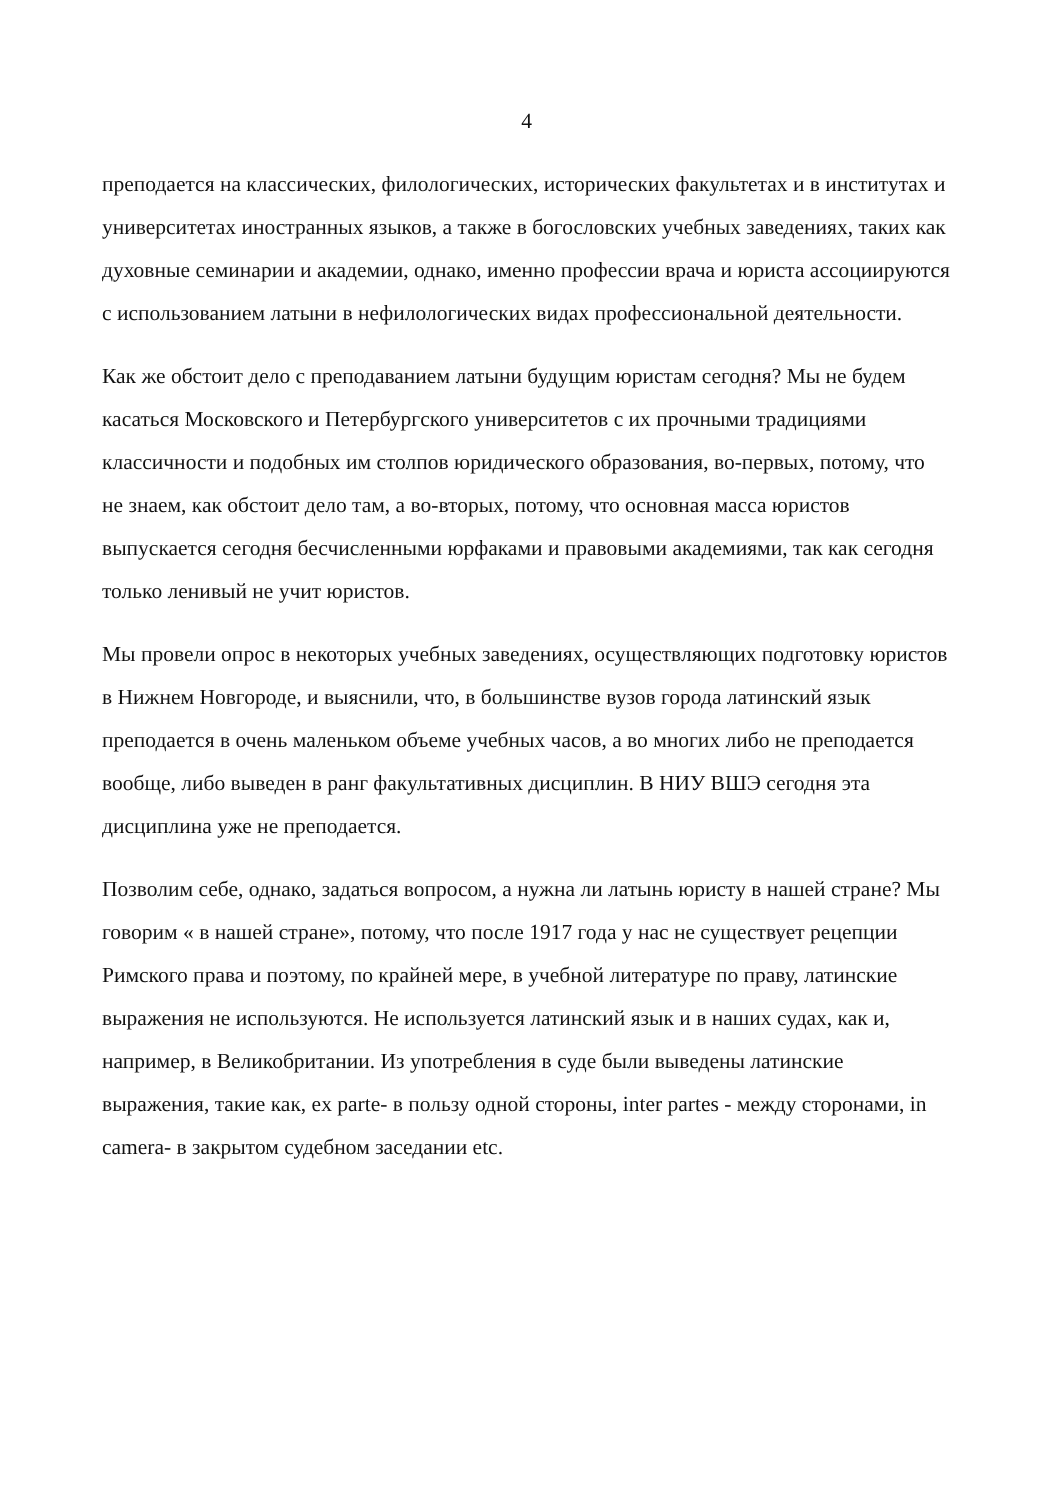4
преподается на классических, филологических, исторических факультетах и в институтах и университетах иностранных языков, а также в богословских учебных заведениях, таких как духовные семинарии и академии, однако, именно профессии врача и юриста ассоциируются с использованием латыни в нефилологических видах профессиональной деятельности.
Как же обстоит дело с преподаванием латыни будущим юристам сегодня? Мы не будем касаться Московского и Петербургского университетов с их прочными традициями классичности и подобных им столпов юридического образования, во-первых, потому, что не знаем, как обстоит дело там, а во-вторых, потому, что основная масса юристов выпускается сегодня бесчисленными юрфаками и правовыми академиями, так как сегодня только ленивый не учит юристов.
Мы провели опрос в некоторых учебных заведениях, осуществляющих подготовку юристов в Нижнем Новгороде, и выяснили, что, в большинстве вузов города латинский язык преподается в очень маленьком объеме учебных часов, а во многих либо не преподается вообще, либо выведен в ранг факультативных дисциплин. В НИУ ВШЭ сегодня эта дисциплина уже не преподается.
Позволим себе, однако, задаться вопросом, а нужна ли латынь юристу в нашей стране? Мы говорим « в нашей стране», потому, что после 1917 года у нас не существует рецепции Римского права и поэтому, по крайней мере, в учебной литературе по праву, латинские выражения не используются. Не используется латинский язык и в наших судах, как и, например, в Великобритании. Из употребления в суде были выведены латинские выражения, такие как, ex parte- в пользу одной стороны, inter partes - между сторонами, in camera- в закрытом судебном заседании etc.